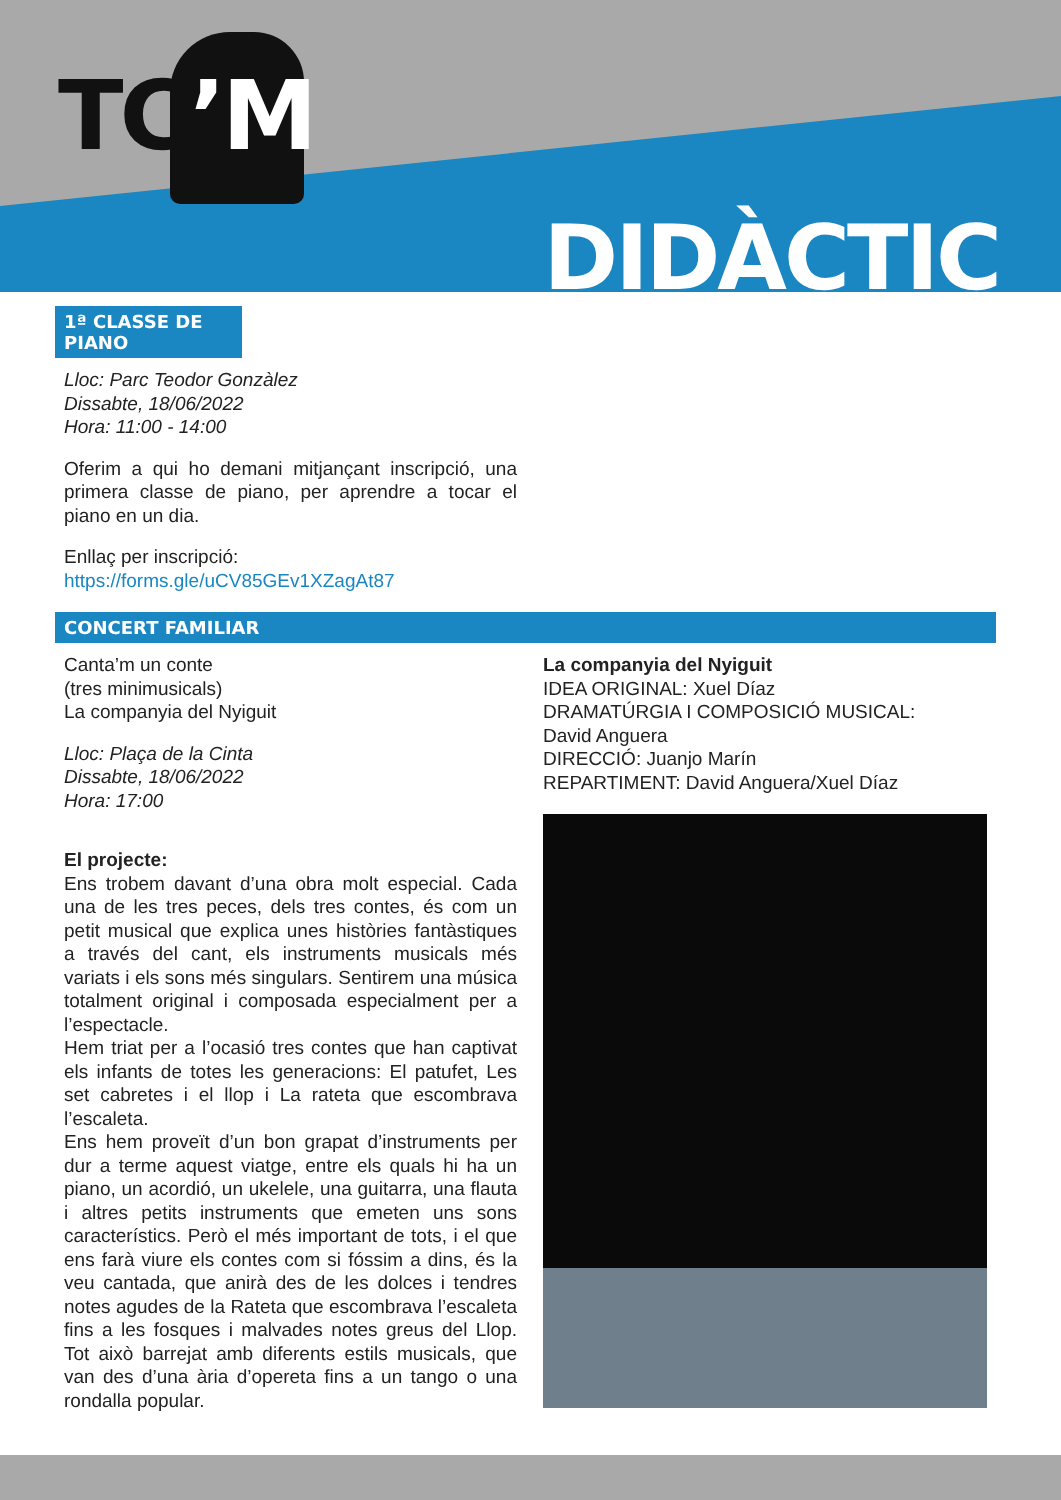TC’M
DIDÀCTIC
1ª CLASSE DE PIANO
Lloc: Parc Teodor Gonzàlez
Dissabte, 18/06/2022
Hora: 11:00 - 14:00
Oferim a qui ho demani mitjançant inscripció, una primera classe de piano, per aprendre a tocar el piano en un dia.
Enllaç per inscripció:
https://forms.gle/uCV85GEv1XZagAt87
CONCERT FAMILIAR
Canta’m un conte
(tres minimusicals)
La companyia del Nyiguit
Lloc: Plaça de la Cinta
Dissabte, 18/06/2022
Hora: 17:00
El projecte:
Ens trobem davant d’una obra molt especial. Cada una de les tres peces, dels tres contes, és com un petit musical que explica unes històries fantàstiques a través del cant, els instruments musicals més variats i els sons més singulars. Sentirem una música totalment original i composada especialment per a l’espectacle.
Hem triat per a l’ocasió tres contes que han captivat els infants de totes les generacions: El patufet, Les set cabretes i el llop i La rateta que escombrava l’escaleta.
Ens hem proveït d’un bon grapat d’instruments per dur a terme aquest viatge, entre els quals hi ha un piano, un acordió, un ukelele, una guitarra, una flauta i altres petits instruments que emeten uns sons característics. Però el més important de tots, i el que ens farà viure els contes com si fóssim a dins, és la veu cantada, que anirà des de les dolces i tendres notes agudes de la Rateta que escombrava l’escaleta fins a les fosques i malvades notes greus del Llop. Tot això barrejat amb diferents estils musicals, que van des d’una ària d’opereta fins a un tango o una rondalla popular.
La companyia del Nyiguit
IDEA ORIGINAL: Xuel Díaz
DRAMATÚRGIA I COMPOSICIÓ MUSICAL:
David Anguera
DIRECCIÓ: Juanjo Marín
REPARTIMENT: David Anguera/Xuel Díaz